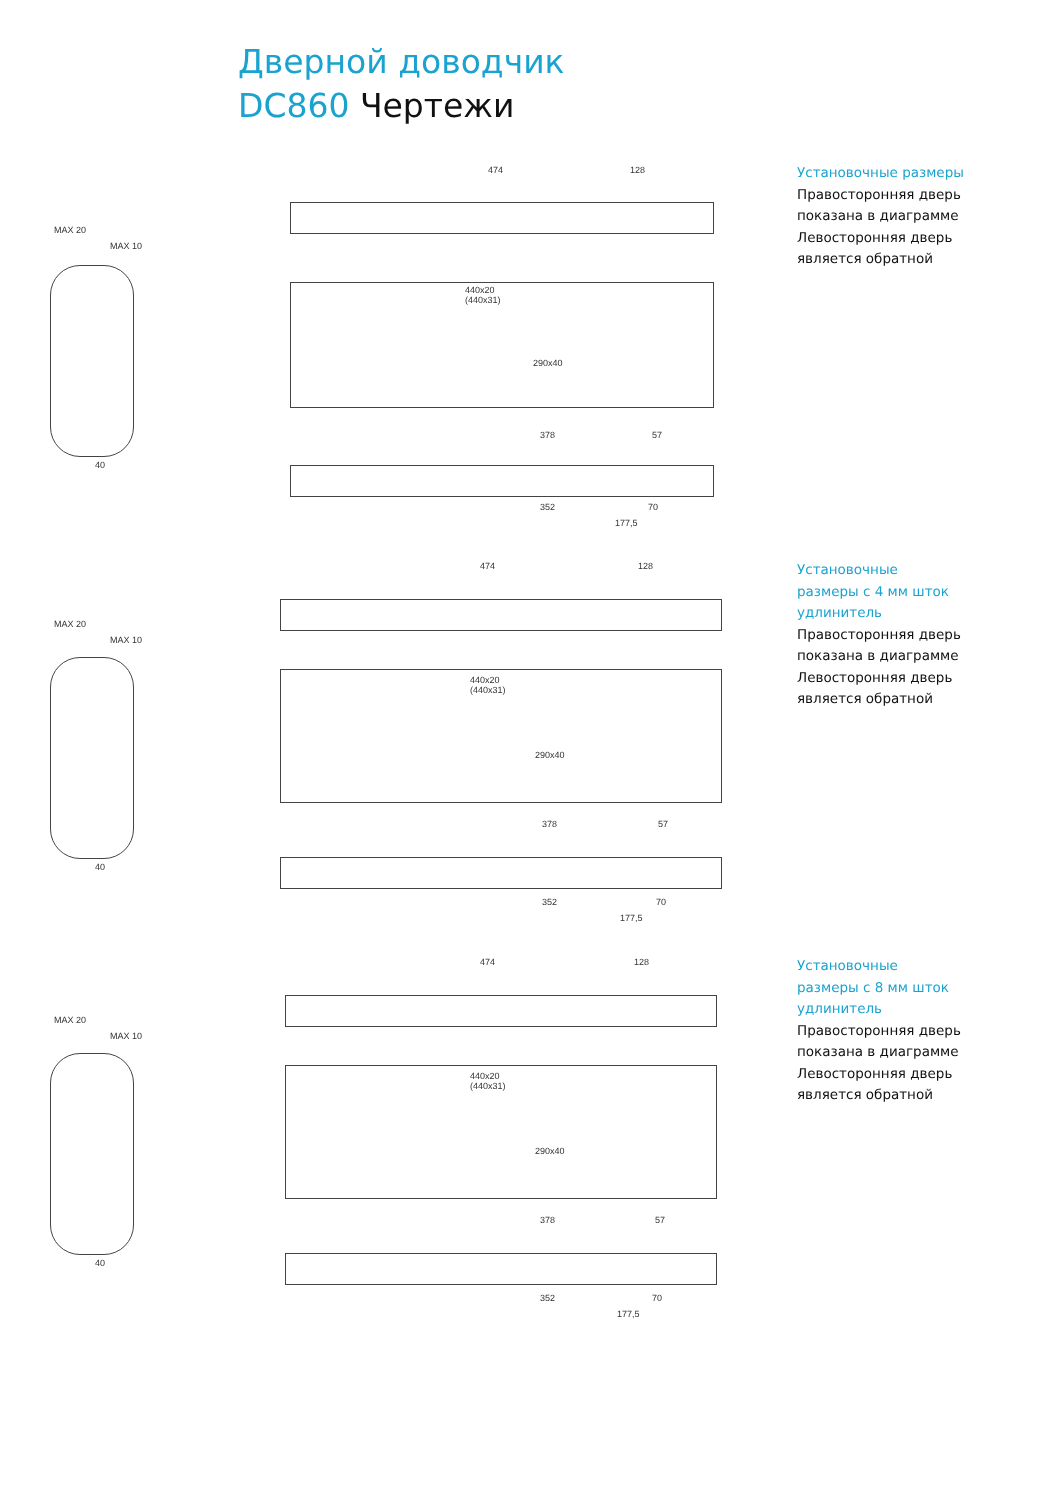Дверной доводчик
DC860 Чертежи
MAX 20
MAX 10
40
474 128
440x20
(440x31)
290x40
378 57
352 70
177,5
Установочные размеры
Правосторонняя дверь
показана в диаграмме
Левосторонняя дверь
является обратной
MAX 20
MAX 10
40
474 128
440x20
(440x31)
290x40
378 57
352 70
177,5
Установочные
размеры с 4 мм шток
удлинитель
Правосторонняя дверь
показана в диаграмме
Левосторонняя дверь
является обратной
MAX 20
MAX 10
40
474 128
440x20
(440x31)
290x40
378 57
352 70
177,5
Установочные
размеры с 8 мм шток
удлинитель
Правосторонняя дверь
показана в диаграмме
Левосторонняя дверь
является обратной